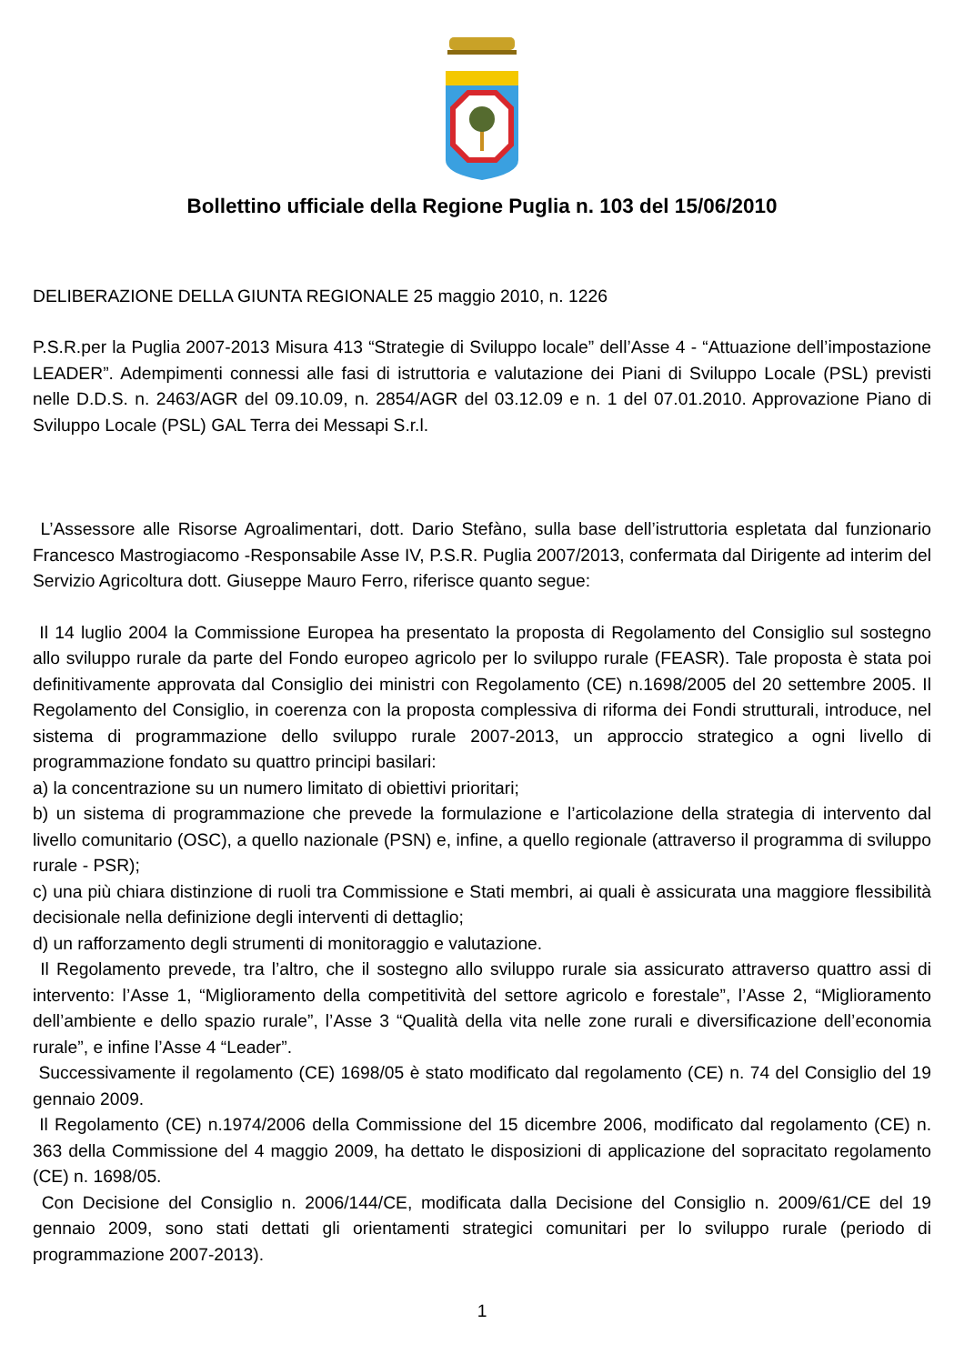Bollettino ufficiale della Regione Puglia n. 103 del 15/06/2010
DELIBERAZIONE DELLA GIUNTA REGIONALE 25 maggio 2010, n. 1226
P.S.R.per la Puglia 2007-2013 Misura 413 “Strategie di Sviluppo locale” dell’Asse 4 - “Attuazione dell’impostazione LEADER”. Adempimenti connessi alle fasi di istruttoria e valutazione dei Piani di Sviluppo Locale (PSL) previsti nelle D.D.S. n. 2463/AGR del 09.10.09, n. 2854/AGR del 03.12.09 e n. 1 del 07.01.2010. Approvazione Piano di Sviluppo Locale (PSL) GAL Terra dei Messapi S.r.l.
L’Assessore alle Risorse Agroalimentari, dott. Dario Stefàno, sulla base dell’istruttoria espletata dal funzionario Francesco Mastrogiacomo -Responsabile Asse IV, P.S.R. Puglia 2007/2013, confermata dal Dirigente ad interim del Servizio Agricoltura dott. Giuseppe Mauro Ferro, riferisce quanto segue:
Il 14 luglio 2004 la Commissione Europea ha presentato la proposta di Regolamento del Consiglio sul sostegno allo sviluppo rurale da parte del Fondo europeo agricolo per lo sviluppo rurale (FEASR). Tale proposta è stata poi definitivamente approvata dal Consiglio dei ministri con Regolamento (CE) n.1698/2005 del 20 settembre 2005. Il Regolamento del Consiglio, in coerenza con la proposta complessiva di riforma dei Fondi strutturali, introduce, nel sistema di programmazione dello sviluppo rurale 2007-2013, un approccio strategico a ogni livello di programmazione fondato su quattro principi basilari:
a) la concentrazione su un numero limitato di obiettivi prioritari;
b) un sistema di programmazione che prevede la formulazione e l’articolazione della strategia di intervento dal livello comunitario (OSC), a quello nazionale (PSN) e, infine, a quello regionale (attraverso il programma di sviluppo rurale - PSR);
c) una più chiara distinzione di ruoli tra Commissione e Stati membri, ai quali è assicurata una maggiore flessibilità decisionale nella definizione degli interventi di dettaglio;
d) un rafforzamento degli strumenti di monitoraggio e valutazione.
Il Regolamento prevede, tra l’altro, che il sostegno allo sviluppo rurale sia assicurato attraverso quattro assi di intervento: l’Asse 1, “Miglioramento della competitività del settore agricolo e forestale”, l’Asse 2, “Miglioramento dell’ambiente e dello spazio rurale”, l’Asse 3 “Qualità della vita nelle zone rurali e diversificazione dell’economia rurale”, e infine l’Asse 4 “Leader”.
Successivamente il regolamento (CE) 1698/05 è stato modificato dal regolamento (CE) n. 74 del Consiglio del 19 gennaio 2009.
Il Regolamento (CE) n.1974/2006 della Commissione del 15 dicembre 2006, modificato dal regolamento (CE) n. 363 della Commissione del 4 maggio 2009, ha dettato le disposizioni di applicazione del sopracitato regolamento (CE) n. 1698/05.
Con Decisione del Consiglio n. 2006/144/CE, modificata dalla Decisione del Consiglio n. 2009/61/CE del 19 gennaio 2009, sono stati dettati gli orientamenti strategici comunitari per lo sviluppo rurale (periodo di programmazione 2007-2013).
1